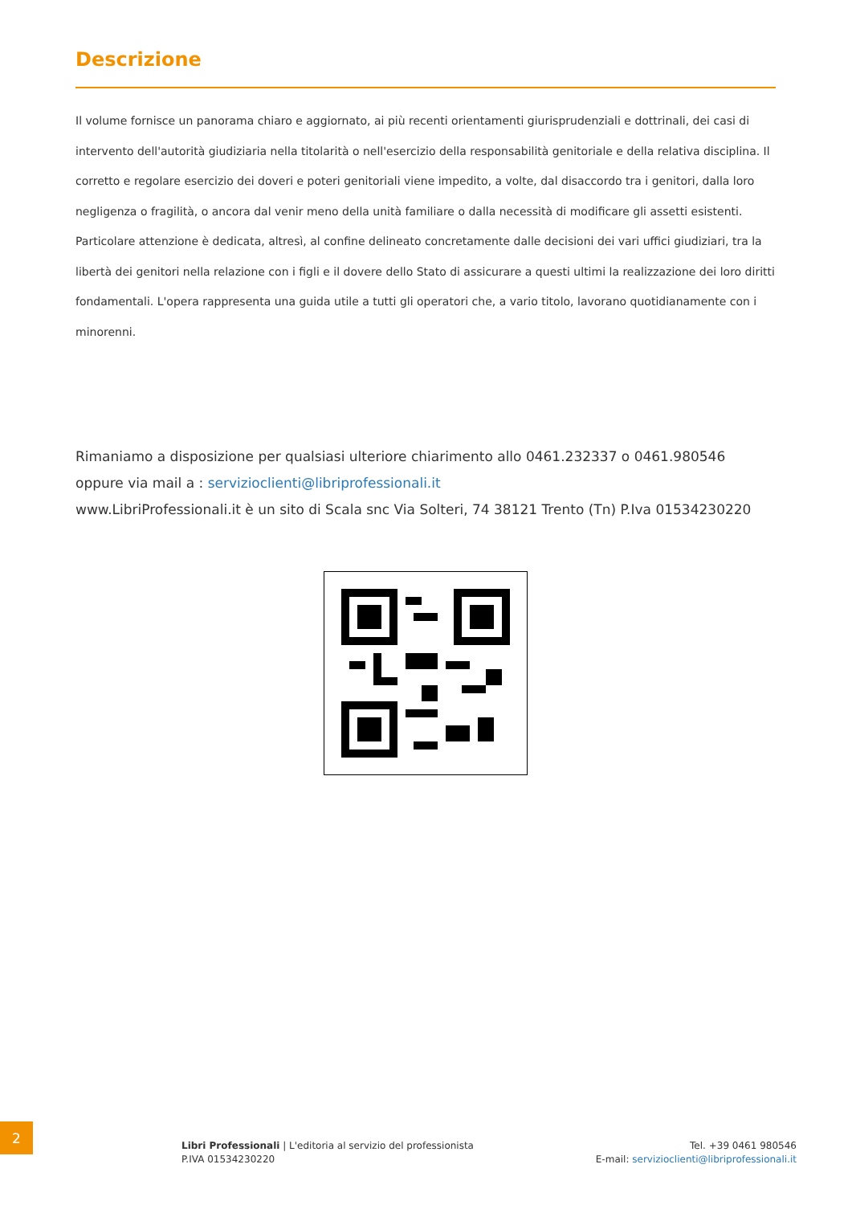Descrizione
Il volume fornisce un panorama chiaro e aggiornato, ai più recenti orientamenti giurisprudenziali e dottrinali, dei casi di intervento dell'autorità giudiziaria nella titolarità o nell'esercizio della responsabilità genitoriale e della relativa disciplina. Il corretto e regolare esercizio dei doveri e poteri genitoriali viene impedito, a volte, dal disaccordo tra i genitori, dalla loro negligenza o fragilità, o ancora dal venir meno della unità familiare o dalla necessità di modificare gli assetti esistenti. Particolare attenzione è dedicata, altresì, al confine delineato concretamente dalle decisioni dei vari uffici giudiziari, tra la libertà dei genitori nella relazione con i figli e il dovere dello Stato di assicurare a questi ultimi la realizzazione dei loro diritti fondamentali. L'opera rappresenta una guida utile a tutti gli operatori che, a vario titolo, lavorano quotidianamente con i minorenni.
Rimaniamo a disposizione per qualsiasi ulteriore chiarimento allo 0461.232337 o 0461.980546
oppure via mail a : servizioclienti@libriprofessionali.it
www.LibriProfessionali.it è un sito di Scala snc Via Solteri, 74 38121 Trento (Tn) P.Iva 01534230220
2
Libri Professionali | L'editoria al servizio del professionista
P.IVA 01534230220
Tel. +39 0461 980546
E-mail: servizioclienti@libriprofessionali.it